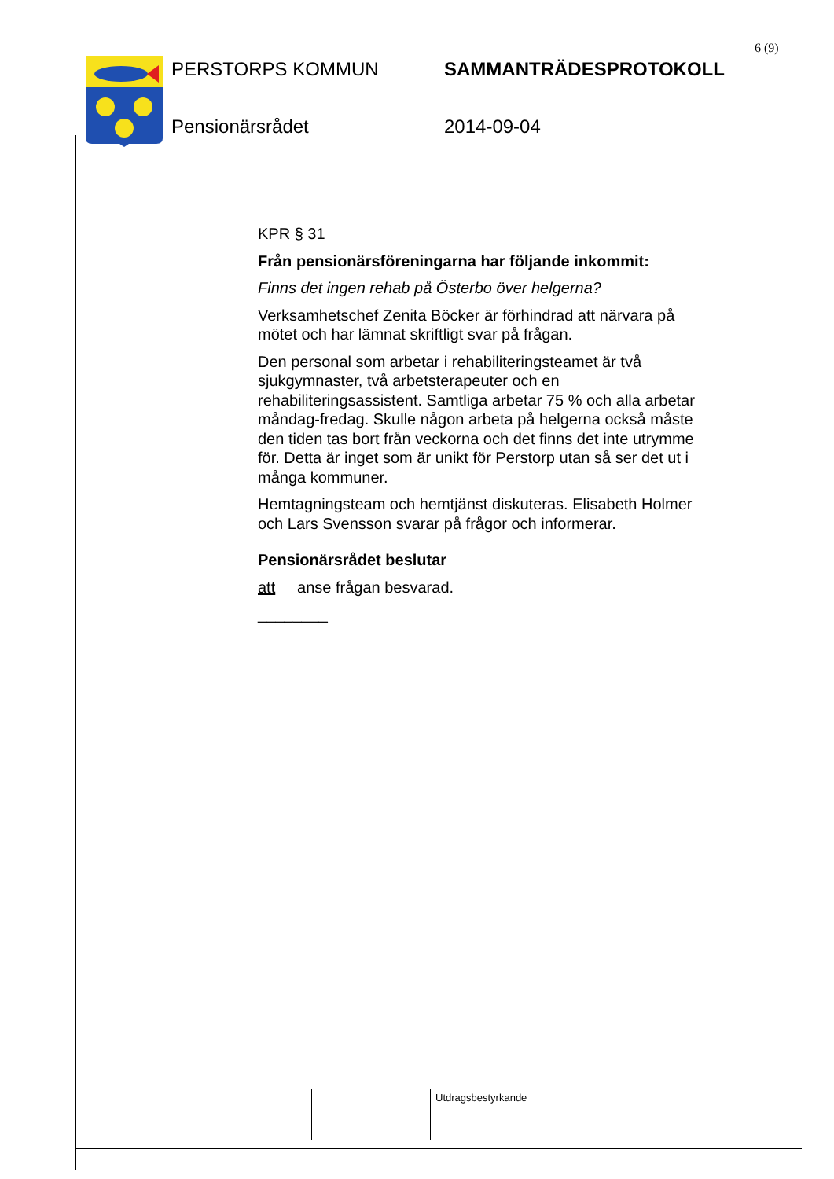6 (9)
PERSTORPS KOMMUN SAMMANTRÄDESPROTOKOLL
Pensionärsrådet 2014-09-04
KPR § 31
Från pensionärsföreningarna har följande inkommit:
Finns det ingen rehab på Österbo över helgerna?
Verksamhetschef Zenita Böcker är förhindrad att närvara på mötet och har lämnat skriftligt svar på frågan.
Den personal som arbetar i rehabiliteringsteamet är två sjukgymnaster, två arbetsterapeuter och en rehabiliteringsassistent. Samtliga arbetar 75 % och alla arbetar måndag-fredag. Skulle någon arbeta på helgerna också måste den tiden tas bort från veckorna och det finns det inte utrymme för. Detta är inget som är unikt för Perstorp utan så ser det ut i många kommuner.
Hemtagningsteam och hemtjänst diskuteras. Elisabeth Holmer och Lars Svensson svarar på frågor och informerar.
Pensionärsrådet beslutar
att anse frågan besvarad.
________
Utdragsbestyrkande